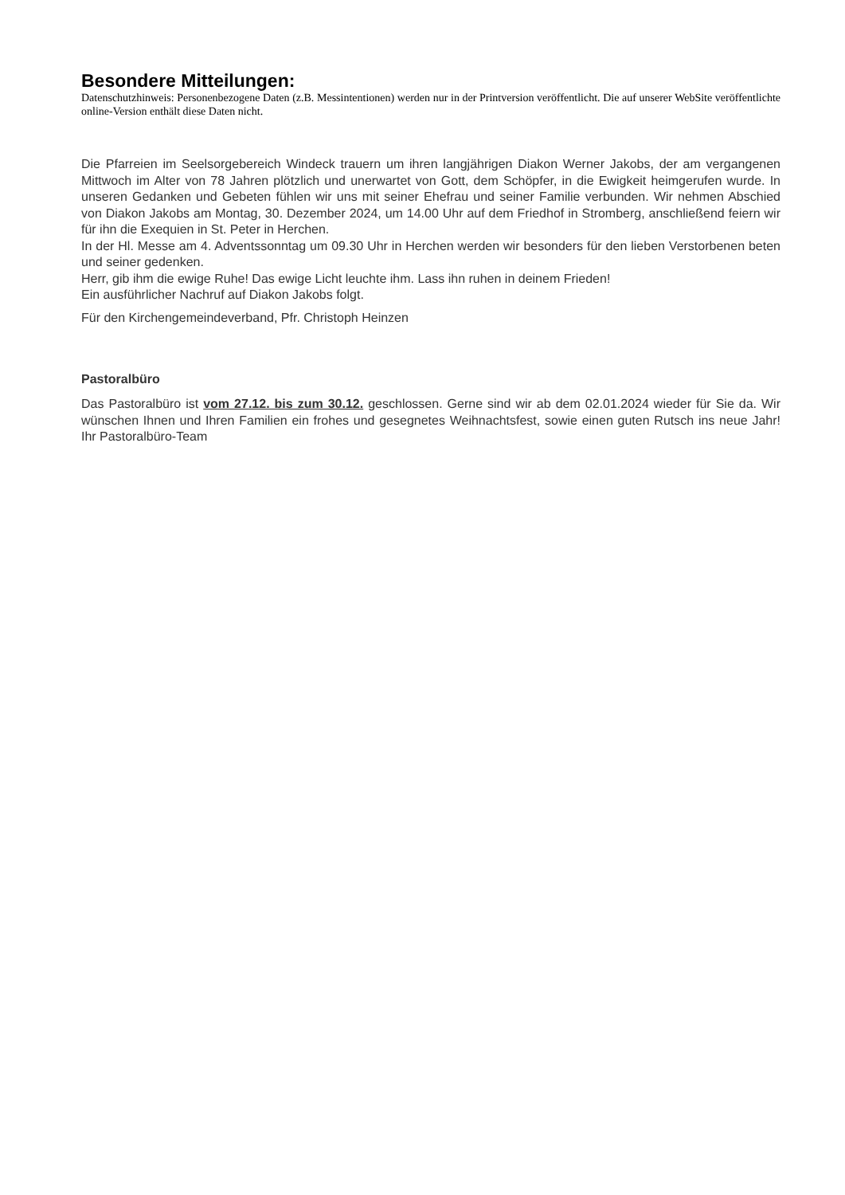Besondere Mitteilungen:
Datenschutzhinweis: Personenbezogene Daten (z.B. Messintentionen) werden nur in der Printversion veröffentlicht. Die auf unserer WebSite veröffentlichte online-Version enthält diese Daten nicht.
Die Pfarreien im Seelsorgebereich Windeck trauern um ihren langjährigen Diakon Werner Jakobs, der am vergangenen Mittwoch im Alter von 78 Jahren plötzlich und unerwartet von Gott, dem Schöpfer, in die Ewigkeit heimgerufen wurde. In unseren Gedanken und Gebeten fühlen wir uns mit seiner Ehefrau und seiner Familie verbunden. Wir nehmen Abschied von Diakon Jakobs am Montag, 30. Dezember 2024, um 14.00 Uhr auf dem Friedhof in Stromberg, anschließend feiern wir für ihn die Exequien in St. Peter in Herchen.
In der Hl. Messe am 4. Adventssonntag um 09.30 Uhr in Herchen werden wir besonders für den lieben Verstorbenen beten und seiner gedenken.
Herr, gib ihm die ewige Ruhe! Das ewige Licht leuchte ihm. Lass ihn ruhen in deinem Frieden!
Ein ausführlicher Nachruf auf Diakon Jakobs folgt.
Für den Kirchengemeindeverband, Pfr. Christoph Heinzen
Pastoralbüro
Das Pastoralbüro ist vom 27.12. bis zum 30.12. geschlossen. Gerne sind wir ab dem 02.01.2024 wieder für Sie da. Wir wünschen Ihnen und Ihren Familien ein frohes und gesegnetes Weihnachtsfest, sowie einen guten Rutsch ins neue Jahr! Ihr Pastoralbüro-Team